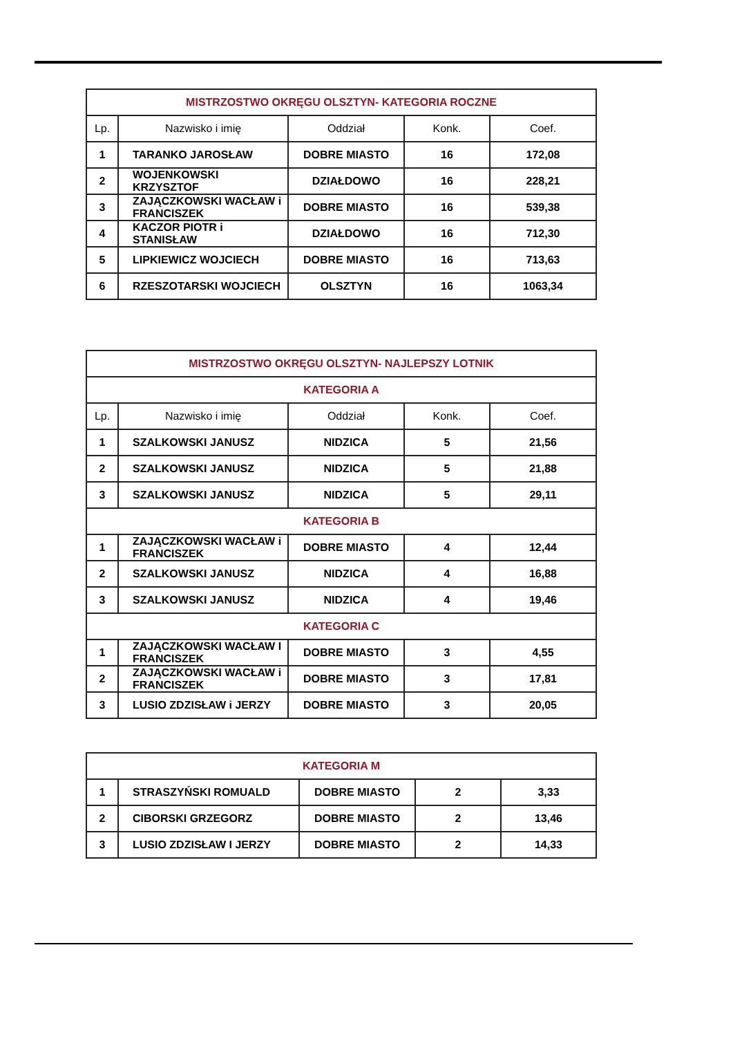| MISTRZOSTWO OKRĘGU OLSZTYN- KATEGORIA ROCZNE | | | | |
| --- | --- | --- | --- | --- |
| Lp. | Nazwisko i imię | Oddział | Konk. | Coef. |
| 1 | TARANKO JAROSŁAW | DOBRE MIASTO | 16 | 172,08 |
| 2 | WOJENKOWSKI KRZYSZTOF | DZIAŁDOWO | 16 | 228,21 |
| 3 | ZAJĄCZKOWSKI WACŁAW i FRANCISZEK | DOBRE MIASTO | 16 | 539,38 |
| 4 | KACZOR PIOTR i STANISŁAW | DZIAŁDOWO | 16 | 712,30 |
| 5 | LIPKIEWICZ WOJCIECH | DOBRE MIASTO | 16 | 713,63 |
| 6 | RZESZOTARSKI WOJCIECH | OLSZTYN | 16 | 1063,34 |
| MISTRZOSTWO OKRĘGU OLSZTYN- NAJLEPSZY LOTNIK | | | | |
| --- | --- | --- | --- | --- |
| KATEGORIA A | | | | |
| Lp. | Nazwisko i imię | Oddział | Konk. | Coef. |
| 1 | SZALKOWSKI JANUSZ | NIDZICA | 5 | 21,56 |
| 2 | SZALKOWSKI JANUSZ | NIDZICA | 5 | 21,88 |
| 3 | SZALKOWSKI JANUSZ | NIDZICA | 5 | 29,11 |
| KATEGORIA B | | | | |
| 1 | ZAJĄCZKOWSKI WACŁAW i FRANCISZEK | DOBRE MIASTO | 4 | 12,44 |
| 2 | SZALKOWSKI JANUSZ | NIDZICA | 4 | 16,88 |
| 3 | SZALKOWSKI JANUSZ | NIDZICA | 4 | 19,46 |
| KATEGORIA C | | | | |
| 1 | ZAJĄCZKOWSKI WACŁAW I FRANCISZEK | DOBRE MIASTO | 3 | 4,55 |
| 2 | ZAJĄCZKOWSKI WACŁAW i FRANCISZEK | DOBRE MIASTO | 3 | 17,81 |
| 3 | LUSIO ZDZISŁAW i JERZY | DOBRE MIASTO | 3 | 20,05 |
| KATEGORIA M | | | | |
| --- | --- | --- | --- | --- |
| 1 | STRASZYŃSKI ROMUALD | DOBRE MIASTO | 2 | 3,33 |
| 2 | CIBORSKI GRZEGORZ | DOBRE MIASTO | 2 | 13,46 |
| 3 | LUSIO ZDZISŁAW I JERZY | DOBRE MIASTO | 2 | 14,33 |